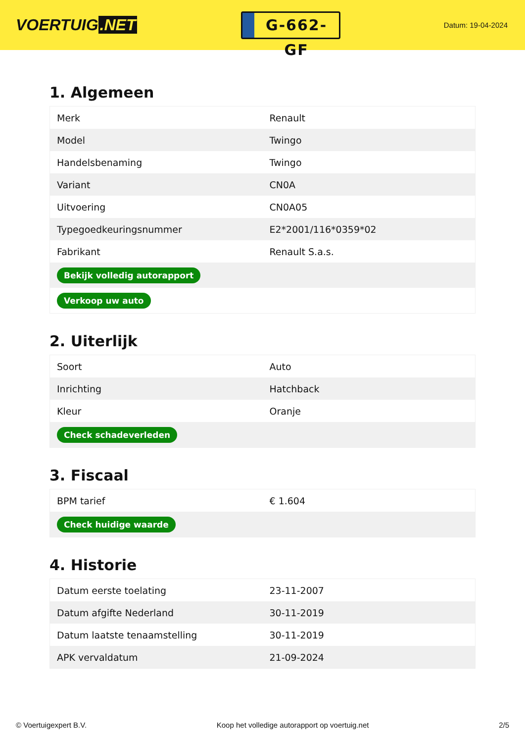VOERTUIG.NET
G-662-GF
Datum: 19-04-2024
1. Algemeen
| Merk | Renault |
| Model | Twingo |
| Handelsbenaming | Twingo |
| Variant | CN0A |
| Uitvoering | CN0A05 |
| Typegoedkeuringsnummer | E2*2001/116*0359*02 |
| Fabrikant | Renault S.a.s. |
| Bekijk volledig autorapport | |
| Verkoop uw auto | |
2. Uiterlijk
| Soort | Auto |
| Inrichting | Hatchback |
| Kleur | Oranje |
| Check schadeverleden | |
3. Fiscaal
| BPM tarief | € 1.604 |
| Check huidige waarde | |
4. Historie
| Datum eerste toelating | 23-11-2007 |
| Datum afgifte Nederland | 30-11-2019 |
| Datum laatste tenaamstelling | 30-11-2019 |
| APK vervaldatum | 21-09-2024 |
© Voertuigexpert B.V. Koop het volledige autorapport op voertuig.net 2/5